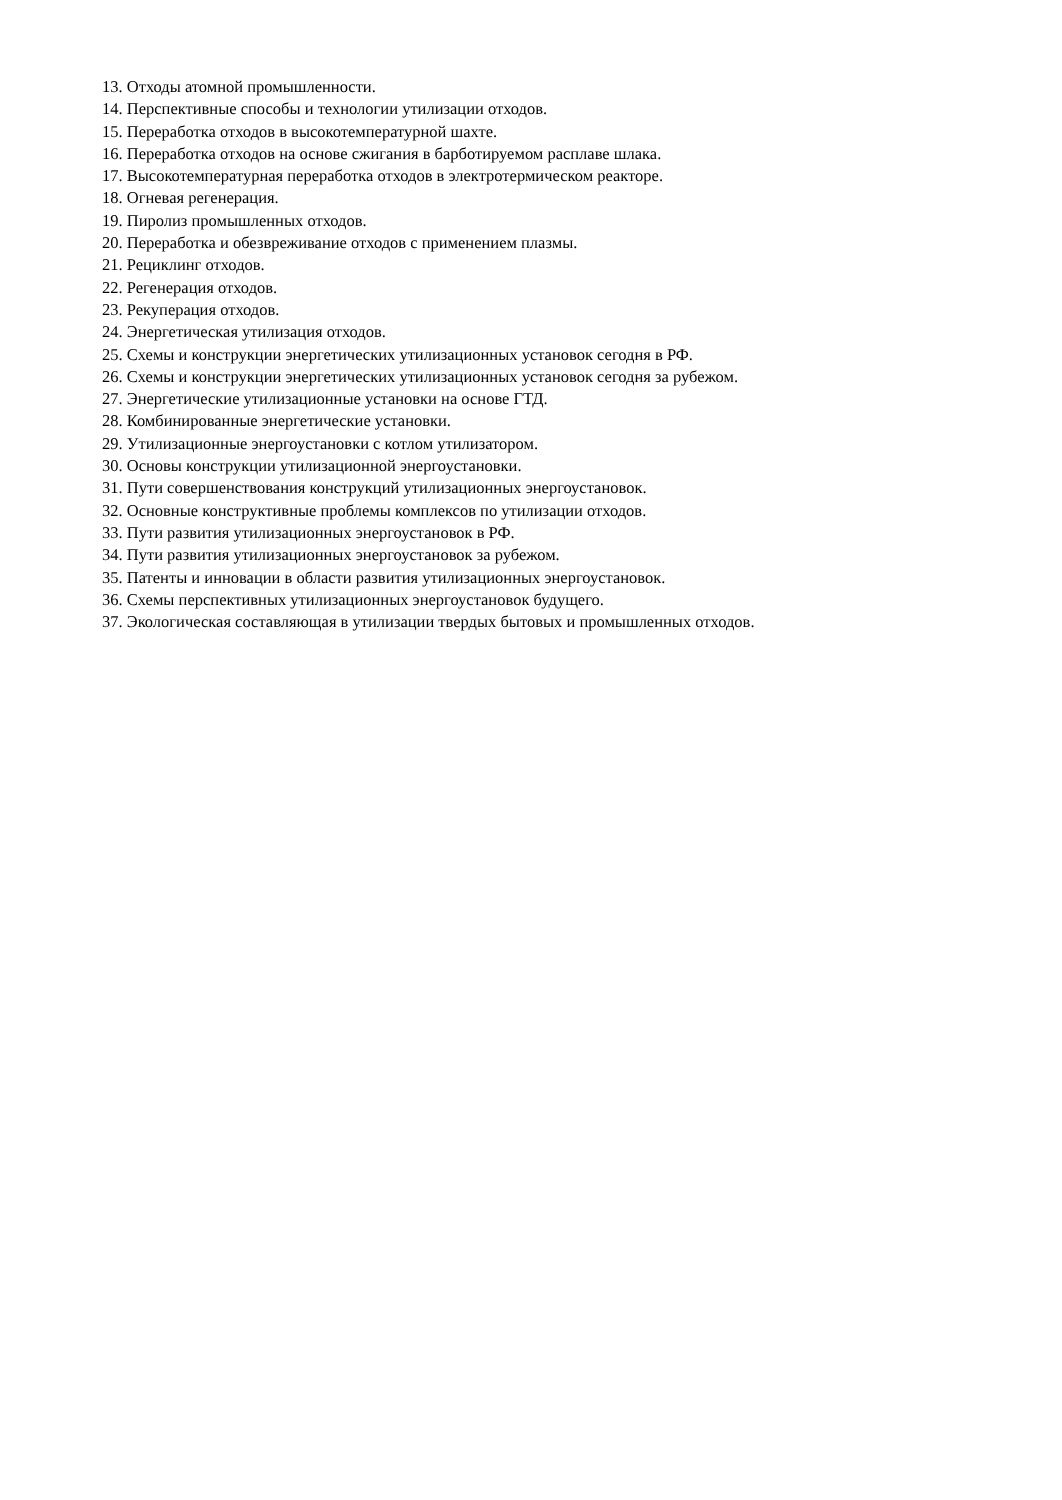13. Отходы атомной промышленности.
14. Перспективные способы и технологии утилизации отходов.
15. Переработка отходов в высокотемпературной шахте.
16. Переработка отходов на основе сжигания в барботируемом расплаве шлака.
17. Высокотемпературная переработка отходов в электротермическом реакторе.
18. Огневая регенерация.
19. Пиролиз промышленных отходов.
20. Переработка и обезвреживание отходов с применением плазмы.
21. Рециклинг отходов.
22. Регенерация отходов.
23. Рекуперация отходов.
24. Энергетическая утилизация отходов.
25. Схемы и конструкции энергетических утилизационных установок сегодня в РФ.
26. Схемы и конструкции энергетических утилизационных установок сегодня за рубежом.
27. Энергетические утилизационные установки на основе ГТД.
28. Комбинированные энергетические установки.
29. Утилизационные энергоустановки с котлом утилизатором.
30. Основы конструкции утилизационной энергоустановки.
31. Пути совершенствования конструкций утилизационных энергоустановок.
32. Основные конструктивные проблемы комплексов по утилизации отходов.
33. Пути развития утилизационных энергоустановок в РФ.
34. Пути развития утилизационных энергоустановок за рубежом.
35. Патенты и инновации в области развития утилизационных энергоустановок.
36. Схемы перспективных утилизационных энергоустановок будущего.
37. Экологическая составляющая в утилизации твердых бытовых и промышленных отходов.